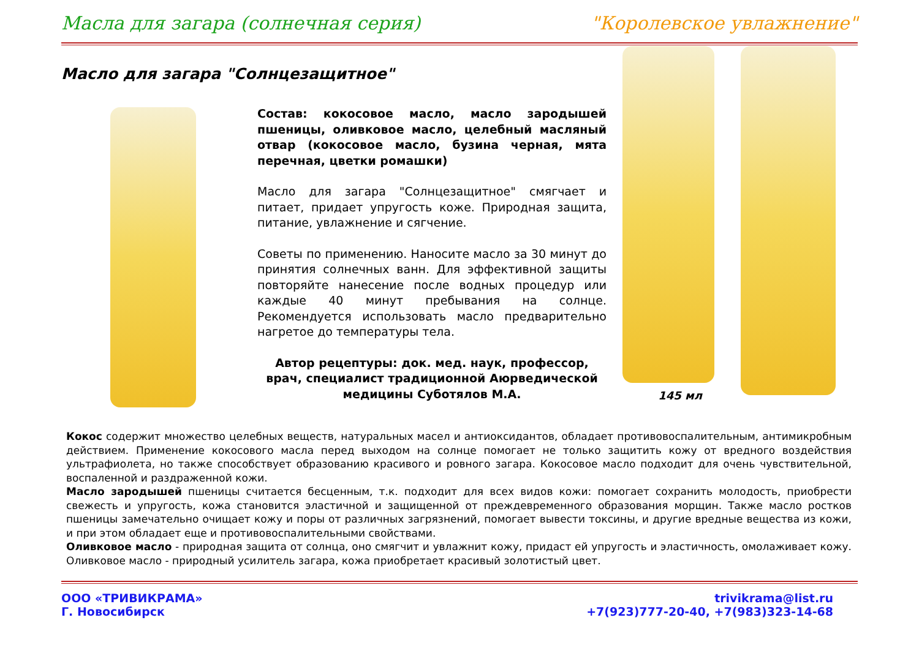Масла для загара (солнечная серия) "Королевское увлажнение"
Масло для загара "Солнцезащитное"
Состав: кокосовое масло, масло зародышей пшеницы, оливковое масло, целебный масляный отвар (кокосовое масло, бузина черная, мята перечная, цветки ромашки)
Масло для загара "Солнцезащитное" смягчает и питает, придает упругость коже. Природная защита, питание, увлажнение и сягчение.
Советы по применению. Наносите масло за 30 минут до принятия солнечных ванн. Для эффективной защиты повторяйте нанесение после водных процедур или каждые 40 минут пребывания на солнце. Рекомендуется использовать масло предварительно нагретое до температуры тела.
Автор рецептуры: док. мед. наук, профессор, врач, специалист традиционной Аюрведической медицины Суботялов М.А.
145 мл
Кокос содержит множество целебных веществ, натуральных масел и антиоксидантов, обладает противовоспалительным, антимикробным действием. Применение кокосового масла перед выходом на солнце помогает не только защитить кожу от вредного воздействия ультрафиолета, но также способствует образованию красивого и ровного загара. Кокосовое масло подходит для очень чувствительной, воспаленной и раздраженной кожи.
Масло зародышей пшеницы считается бесценным, т.к. подходит для всех видов кожи: помогает сохранить молодость, приобрести свежесть и упругость, кожа становится эластичной и защищенной от преждевременного образования морщин. Также масло ростков пшеницы замечательно очищает кожу и поры от различных загрязнений, помогает вывести токсины, и другие вредные вещества из кожи, и при этом обладает еще и противовоспалительными свойствами.
Оливковое масло - природная защита от солнца, оно смягчит и увлажнит кожу, придаст ей упругость и эластичность, омолаживает кожу. Оливковое масло - природный усилитель загара, кожа приобретает красивый золотистый цвет.
ООО «ТРИВИКРАМА»
Г. Новосибирск
trivikrama@list.ru
+7(923)777-20-40, +7(983)323-14-68